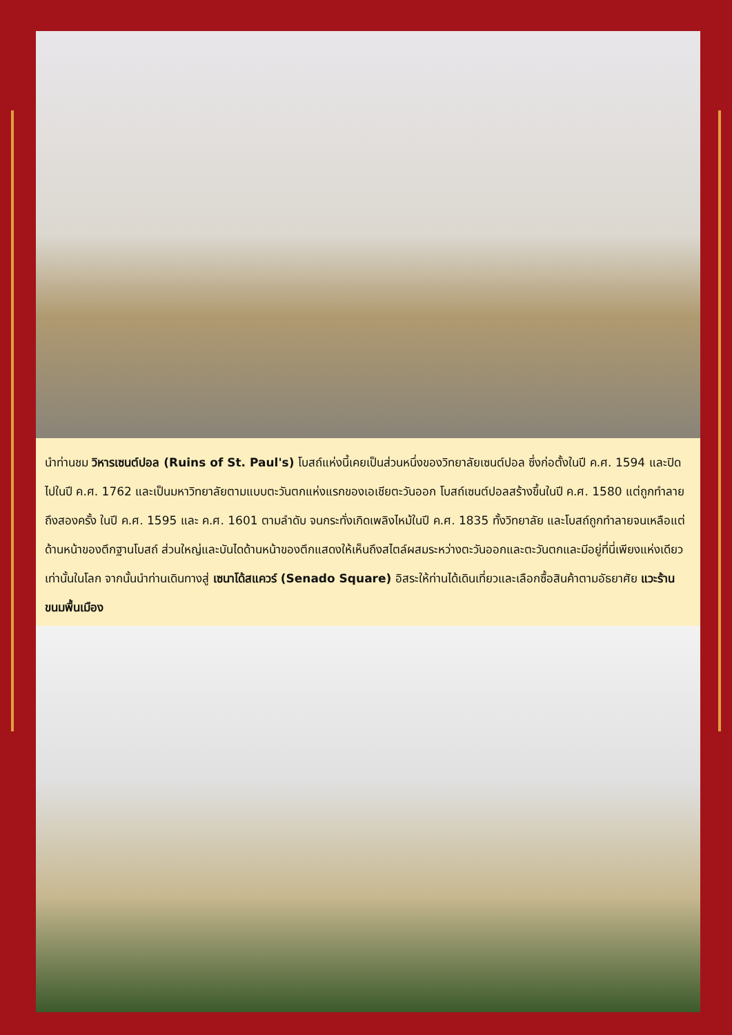นำท่านชม วิหารเซนต์ปอล (Ruins of St. Paul's) โบสถ์แห่งนี้เคยเป็นส่วนหนึ่งของวิทยาลัยเซนต์ปอล ซึ่งก่อตั้งในปี ค.ศ. 1594 และปิดไปในปี ค.ศ. 1762 และเป็นมหาวิทยาลัยตามแบบตะวันตกแห่งแรกของเอเชียตะวันออก โบสถ์เซนต์ปอลสร้างขึ้นในปี ค.ศ. 1580 แต่ถูกทำลายถึงสองครั้ง ในปี ค.ศ. 1595 และ ค.ศ. 1601 ตามลำดับ จนกระทั่งเกิดเพลิงไหม้ในปี ค.ศ. 1835 ทั้งวิทยาลัย และโบสถ์ถูกทำลายจนเหลือแต่ด้านหน้าของตึกฐานโบสถ์ ส่วนใหญ่และบันไดด้านหน้าของตึกแสดงให้เห็นถึงสไตล์ผสมระหว่างตะวันออกและตะวันตกและมีอยู่ที่นี่เพียงแห่งเดียวเท่านั้นในโลก จากนั้นนำท่านเดินทางสู่ เซนาโด้สแควร์ (Senado Square) อิสระให้ท่านได้เดินเที่ยวและเลือกซื้อสินค้าตามอัธยาศัย แวะร้านขนมพื้นเมือง